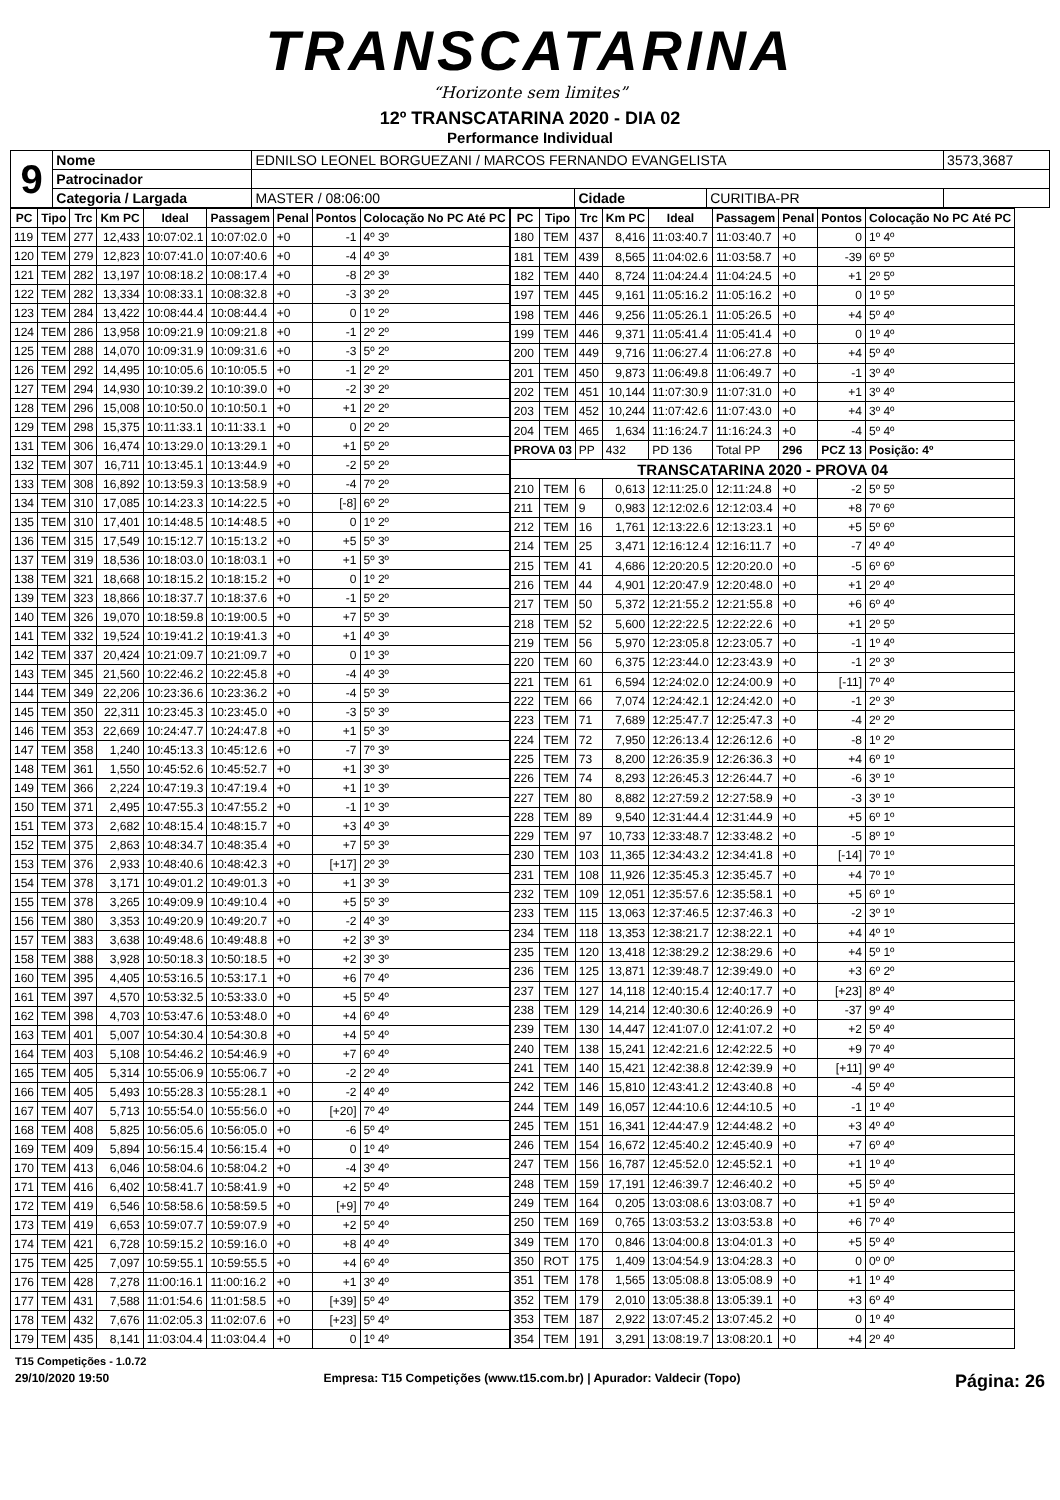TRANSCATARINA
“Horizonte sem limites”
12º TRANSCATARINA 2020 - DIA 02
Performance Individual
| 9 | Nome | EDNILSO LEONEL BORGUEZANI / MARCOS FERNANDO EVANGELISTA | | | | 3573,3687 |
| | Patrocinador | | | | | |
| | Categoria / Largada | MASTER / 08:06:00 | Cidade | CURITIBA-PR | | |
| PC | Tipo | Trc | Km PC | Ideal | Passagem | Penal | Pontos | Colocação No PC Até PC |
| --- | --- | --- | --- | --- | --- | --- | --- | --- |
| 119 | TEM | 277 | 12,433 | 10:07:02.1 | 10:07:02.0 | +0 | -1 | 4º 3º |
| 120 | TEM | 279 | 12,823 | 10:07:41.0 | 10:07:40.6 | +0 | -4 | 4º 3º |
| 121 | TEM | 282 | 13,197 | 10:08:18.2 | 10:08:17.4 | +0 | -8 | 2º 3º |
| 122 | TEM | 282 | 13,334 | 10:08:33.1 | 10:08:32.8 | +0 | -3 | 3º 2º |
| 123 | TEM | 284 | 13,422 | 10:08:44.4 | 10:08:44.4 | +0 | 0 | 1º 2º |
| 124 | TEM | 286 | 13,958 | 10:09:21.9 | 10:09:21.8 | +0 | -1 | 2º 2º |
| 125 | TEM | 288 | 14,070 | 10:09:31.9 | 10:09:31.6 | +0 | -3 | 5º 2º |
| 126 | TEM | 292 | 14,495 | 10:10:05.6 | 10:10:05.5 | +0 | -1 | 2º 2º |
| 127 | TEM | 294 | 14,930 | 10:10:39.2 | 10:10:39.0 | +0 | -2 | 3º 2º |
| 128 | TEM | 296 | 15,008 | 10:10:50.0 | 10:10:50.1 | +0 | +1 | 2º 2º |
| 129 | TEM | 298 | 15,375 | 10:11:33.1 | 10:11:33.1 | +0 | 0 | 2º 2º |
| 131 | TEM | 306 | 16,474 | 10:13:29.0 | 10:13:29.1 | +0 | +1 | 5º 2º |
| 132 | TEM | 307 | 16,711 | 10:13:45.1 | 10:13:44.9 | +0 | -2 | 5º 2º |
| 133 | TEM | 308 | 16,892 | 10:13:59.3 | 10:13:58.9 | +0 | -4 | 7º 2º |
| 134 | TEM | 310 | 17,085 | 10:14:23.3 | 10:14:22.5 | +0 | [-8] | 6º 2º |
| 135 | TEM | 310 | 17,401 | 10:14:48.5 | 10:14:48.5 | +0 | 0 | 1º 2º |
| 136 | TEM | 315 | 17,549 | 10:15:12.7 | 10:15:13.2 | +0 | +5 | 5º 3º |
| 137 | TEM | 319 | 18,536 | 10:18:03.0 | 10:18:03.1 | +0 | +1 | 5º 3º |
| 138 | TEM | 321 | 18,668 | 10:18:15.2 | 10:18:15.2 | +0 | 0 | 1º 2º |
| 139 | TEM | 323 | 18,866 | 10:18:37.7 | 10:18:37.6 | +0 | -1 | 5º 2º |
| 140 | TEM | 326 | 19,070 | 10:18:59.8 | 10:19:00.5 | +0 | +7 | 5º 3º |
| 141 | TEM | 332 | 19,524 | 10:19:41.2 | 10:19:41.3 | +0 | +1 | 4º 3º |
| 142 | TEM | 337 | 20,424 | 10:21:09.7 | 10:21:09.7 | +0 | 0 | 1º 3º |
| 143 | TEM | 345 | 21,560 | 10:22:46.2 | 10:22:45.8 | +0 | -4 | 4º 3º |
| 144 | TEM | 349 | 22,206 | 10:23:36.6 | 10:23:36.2 | +0 | -4 | 5º 3º |
| 145 | TEM | 350 | 22,311 | 10:23:45.3 | 10:23:45.0 | +0 | -3 | 5º 3º |
| 146 | TEM | 353 | 22,669 | 10:24:47.7 | 10:24:47.8 | +0 | +1 | 5º 3º |
| 147 | TEM | 358 | 1,240 | 10:45:13.3 | 10:45:12.6 | +0 | -7 | 7º 3º |
| 148 | TEM | 361 | 1,550 | 10:45:52.6 | 10:45:52.7 | +0 | +1 | 3º 3º |
| 149 | TEM | 366 | 2,224 | 10:47:19.3 | 10:47:19.4 | +0 | +1 | 1º 3º |
| 150 | TEM | 371 | 2,495 | 10:47:55.3 | 10:47:55.2 | +0 | -1 | 1º 3º |
| 151 | TEM | 373 | 2,682 | 10:48:15.4 | 10:48:15.7 | +0 | +3 | 4º 3º |
| 152 | TEM | 375 | 2,863 | 10:48:34.7 | 10:48:35.4 | +0 | +7 | 5º 3º |
| 153 | TEM | 376 | 2,933 | 10:48:40.6 | 10:48:42.3 | +0 | [+17] | 2º 3º |
| 154 | TEM | 378 | 3,171 | 10:49:01.2 | 10:49:01.3 | +0 | +1 | 3º 3º |
| 155 | TEM | 378 | 3,265 | 10:49:09.9 | 10:49:10.4 | +0 | +5 | 5º 3º |
| 156 | TEM | 380 | 3,353 | 10:49:20.9 | 10:49:20.7 | +0 | -2 | 4º 3º |
| 157 | TEM | 383 | 3,638 | 10:49:48.6 | 10:49:48.8 | +0 | +2 | 3º 3º |
| 158 | TEM | 388 | 3,928 | 10:50:18.3 | 10:50:18.5 | +0 | +2 | 3º 3º |
| 160 | TEM | 395 | 4,405 | 10:53:16.5 | 10:53:17.1 | +0 | +6 | 7º 4º |
| 161 | TEM | 397 | 4,570 | 10:53:32.5 | 10:53:33.0 | +0 | +5 | 5º 4º |
| 162 | TEM | 398 | 4,703 | 10:53:47.6 | 10:53:48.0 | +0 | +4 | 6º 4º |
| 163 | TEM | 401 | 5,007 | 10:54:30.4 | 10:54:30.8 | +0 | +4 | 5º 4º |
| 164 | TEM | 403 | 5,108 | 10:54:46.2 | 10:54:46.9 | +0 | +7 | 6º 4º |
| 165 | TEM | 405 | 5,314 | 10:55:06.9 | 10:55:06.7 | +0 | -2 | 2º 4º |
| 166 | TEM | 405 | 5,493 | 10:55:28.3 | 10:55:28.1 | +0 | -2 | 4º 4º |
| 167 | TEM | 407 | 5,713 | 10:55:54.0 | 10:55:56.0 | +0 | [+20] | 7º 4º |
| 168 | TEM | 408 | 5,825 | 10:56:05.6 | 10:56:05.0 | +0 | -6 | 5º 4º |
| 169 | TEM | 409 | 5,894 | 10:56:15.4 | 10:56:15.4 | +0 | 0 | 1º 4º |
| 170 | TEM | 413 | 6,046 | 10:58:04.6 | 10:58:04.2 | +0 | -4 | 3º 4º |
| 171 | TEM | 416 | 6,402 | 10:58:41.7 | 10:58:41.9 | +0 | +2 | 5º 4º |
| 172 | TEM | 419 | 6,546 | 10:58:58.6 | 10:58:59.5 | +0 | [+9] | 7º 4º |
| 173 | TEM | 419 | 6,653 | 10:59:07.7 | 10:59:07.9 | +0 | +2 | 5º 4º |
| 174 | TEM | 421 | 6,728 | 10:59:15.2 | 10:59:16.0 | +0 | +8 | 4º 4º |
| 175 | TEM | 425 | 7,097 | 10:59:55.1 | 10:59:55.5 | +0 | +4 | 6º 4º |
| 176 | TEM | 428 | 7,278 | 11:00:16.1 | 11:00:16.2 | +0 | +1 | 3º 4º |
| 177 | TEM | 431 | 7,588 | 11:01:54.6 | 11:01:58.5 | +0 | [+39] | 5º 4º |
| 178 | TEM | 432 | 7,676 | 11:02:05.3 | 11:02:07.6 | +0 | [+23] | 5º 4º |
| 179 | TEM | 435 | 8,141 | 11:03:04.4 | 11:03:04.4 | +0 | 0 | 1º 4º |
| PC | Tipo | Trc | Km PC | Ideal | Passagem | Penal | Pontos | Colocação No PC Até PC |
| --- | --- | --- | --- | --- | --- | --- | --- | --- |
| 180 | TEM | 437 | 8,416 | 11:03:40.7 | 11:03:40.7 | +0 | 0 | 1º 4º |
| 181 | TEM | 439 | 8,565 | 11:04:02.6 | 11:03:58.7 | +0 | -39 | 6º 5º |
| 182 | TEM | 440 | 8,724 | 11:04:24.4 | 11:04:24.5 | +0 | +1 | 2º 5º |
| 197 | TEM | 445 | 9,161 | 11:05:16.2 | 11:05:16.2 | +0 | 0 | 1º 5º |
| 198 | TEM | 446 | 9,256 | 11:05:26.1 | 11:05:26.5 | +0 | +4 | 5º 4º |
| 199 | TEM | 446 | 9,371 | 11:05:41.4 | 11:05:41.4 | +0 | 0 | 1º 4º |
| 200 | TEM | 449 | 9,716 | 11:06:27.4 | 11:06:27.8 | +0 | +4 | 5º 4º |
| 201 | TEM | 450 | 9,873 | 11:06:49.8 | 11:06:49.7 | +0 | -1 | 3º 4º |
| 202 | TEM | 451 | 10,144 | 11:07:30.9 | 11:07:31.0 | +0 | +1 | 3º 4º |
| 203 | TEM | 452 | 10,244 | 11:07:42.6 | 11:07:43.0 | +0 | +4 | 3º 4º |
| 204 | TEM | 465 | 1,634 | 11:16:24.7 | 11:16:24.3 | +0 | -4 | 5º 4º |
| PROVA 03 | | PP | 432 | PD 136 | Total PP | 296 | PCZ 13 | Posição: 4º |
| TRANSCATARINA 2020 - PROVA 04 | | | | | | | | |
| 210 | TEM | 6 | 0,613 | 12:11:25.0 | 12:11:24.8 | +0 | -2 | 5º 5º |
| 211 | TEM | 9 | 0,983 | 12:12:02.6 | 12:12:03.4 | +0 | +8 | 7º 6º |
| 212 | TEM | 16 | 1,761 | 12:13:22.6 | 12:13:23.1 | +0 | +5 | 5º 6º |
| 214 | TEM | 25 | 3,471 | 12:16:12.4 | 12:16:11.7 | +0 | -7 | 4º 4º |
| 215 | TEM | 41 | 4,686 | 12:20:20.5 | 12:20:20.0 | +0 | -5 | 6º 6º |
| 216 | TEM | 44 | 4,901 | 12:20:47.9 | 12:20:48.0 | +0 | +1 | 2º 4º |
| 217 | TEM | 50 | 5,372 | 12:21:55.2 | 12:21:55.8 | +0 | +6 | 6º 4º |
| 218 | TEM | 52 | 5,600 | 12:22:22.5 | 12:22:22.6 | +0 | +1 | 2º 5º |
| 219 | TEM | 56 | 5,970 | 12:23:05.8 | 12:23:05.7 | +0 | -1 | 1º 4º |
| 220 | TEM | 60 | 6,375 | 12:23:44.0 | 12:23:43.9 | +0 | -1 | 2º 3º |
| 221 | TEM | 61 | 6,594 | 12:24:02.0 | 12:24:00.9 | +0 | [-11] | 7º 4º |
| 222 | TEM | 66 | 7,074 | 12:24:42.1 | 12:24:42.0 | +0 | -1 | 2º 3º |
| 223 | TEM | 71 | 7,689 | 12:25:47.7 | 12:25:47.3 | +0 | -4 | 2º 2º |
| 224 | TEM | 72 | 7,950 | 12:26:13.4 | 12:26:12.6 | +0 | -8 | 1º 2º |
| 225 | TEM | 73 | 8,200 | 12:26:35.9 | 12:26:36.3 | +0 | +4 | 6º 1º |
| 226 | TEM | 74 | 8,293 | 12:26:45.3 | 12:26:44.7 | +0 | -6 | 3º 1º |
| 227 | TEM | 80 | 8,882 | 12:27:59.2 | 12:27:58.9 | +0 | -3 | 3º 1º |
| 228 | TEM | 89 | 9,540 | 12:31:44.4 | 12:31:44.9 | +0 | +5 | 6º 1º |
| 229 | TEM | 97 | 10,733 | 12:33:48.7 | 12:33:48.2 | +0 | -5 | 8º 1º |
| 230 | TEM | 103 | 11,365 | 12:34:43.2 | 12:34:41.8 | +0 | [-14] | 7º 1º |
| 231 | TEM | 108 | 11,926 | 12:35:45.3 | 12:35:45.7 | +0 | +4 | 7º 1º |
| 232 | TEM | 109 | 12,051 | 12:35:57.6 | 12:35:58.1 | +0 | +5 | 6º 1º |
| 233 | TEM | 115 | 13,063 | 12:37:46.5 | 12:37:46.3 | +0 | -2 | 3º 1º |
| 234 | TEM | 118 | 13,353 | 12:38:21.7 | 12:38:22.1 | +0 | +4 | 4º 1º |
| 235 | TEM | 120 | 13,418 | 12:38:29.2 | 12:38:29.6 | +0 | +4 | 5º 1º |
| 236 | TEM | 125 | 13,871 | 12:39:48.7 | 12:39:49.0 | +0 | +3 | 6º 2º |
| 237 | TEM | 127 | 14,118 | 12:40:15.4 | 12:40:17.7 | +0 | [+23] | 8º 4º |
| 238 | TEM | 129 | 14,214 | 12:40:30.6 | 12:40:26.9 | +0 | -37 | 9º 4º |
| 239 | TEM | 130 | 14,447 | 12:41:07.0 | 12:41:07.2 | +0 | +2 | 5º 4º |
| 240 | TEM | 138 | 15,241 | 12:42:21.6 | 12:42:22.5 | +0 | +9 | 7º 4º |
| 241 | TEM | 140 | 15,421 | 12:42:38.8 | 12:42:39.9 | +0 | [+11] | 9º 4º |
| 242 | TEM | 146 | 15,810 | 12:43:41.2 | 12:43:40.8 | +0 | -4 | 5º 4º |
| 244 | TEM | 149 | 16,057 | 12:44:10.6 | 12:44:10.5 | +0 | -1 | 1º 4º |
| 245 | TEM | 151 | 16,341 | 12:44:47.9 | 12:44:48.2 | +0 | +3 | 4º 4º |
| 246 | TEM | 154 | 16,672 | 12:45:40.2 | 12:45:40.9 | +0 | +7 | 6º 4º |
| 247 | TEM | 156 | 16,787 | 12:45:52.0 | 12:45:52.1 | +0 | +1 | 1º 4º |
| 248 | TEM | 159 | 17,191 | 12:46:39.7 | 12:46:40.2 | +0 | +5 | 5º 4º |
| 249 | TEM | 164 | 0,205 | 13:03:08.6 | 13:03:08.7 | +0 | +1 | 5º 4º |
| 250 | TEM | 169 | 0,765 | 13:03:53.2 | 13:03:53.8 | +0 | +6 | 7º 4º |
| 349 | TEM | 170 | 0,846 | 13:04:00.8 | 13:04:01.3 | +0 | +5 | 5º 4º |
| 350 | ROT | 175 | 1,409 | 13:04:54.9 | 13:04:28.3 | +0 | 0 | 0º 0º |
| 351 | TEM | 178 | 1,565 | 13:05:08.8 | 13:05:08.9 | +0 | +1 | 1º 4º |
| 352 | TEM | 179 | 2,010 | 13:05:38.8 | 13:05:39.1 | +0 | +3 | 6º 4º |
| 353 | TEM | 187 | 2,922 | 13:07:45.2 | 13:07:45.2 | +0 | 0 | 1º 4º |
| 354 | TEM | 191 | 3,291 | 13:08:19.7 | 13:08:20.1 | +0 | +4 | 2º 4º |
T15 Competições - 1.0.72
29/10/2020 19:50 Empresa: T15 Competições (www.t15.com.br) | Apurador: Valdecir (Topo) Página: 26